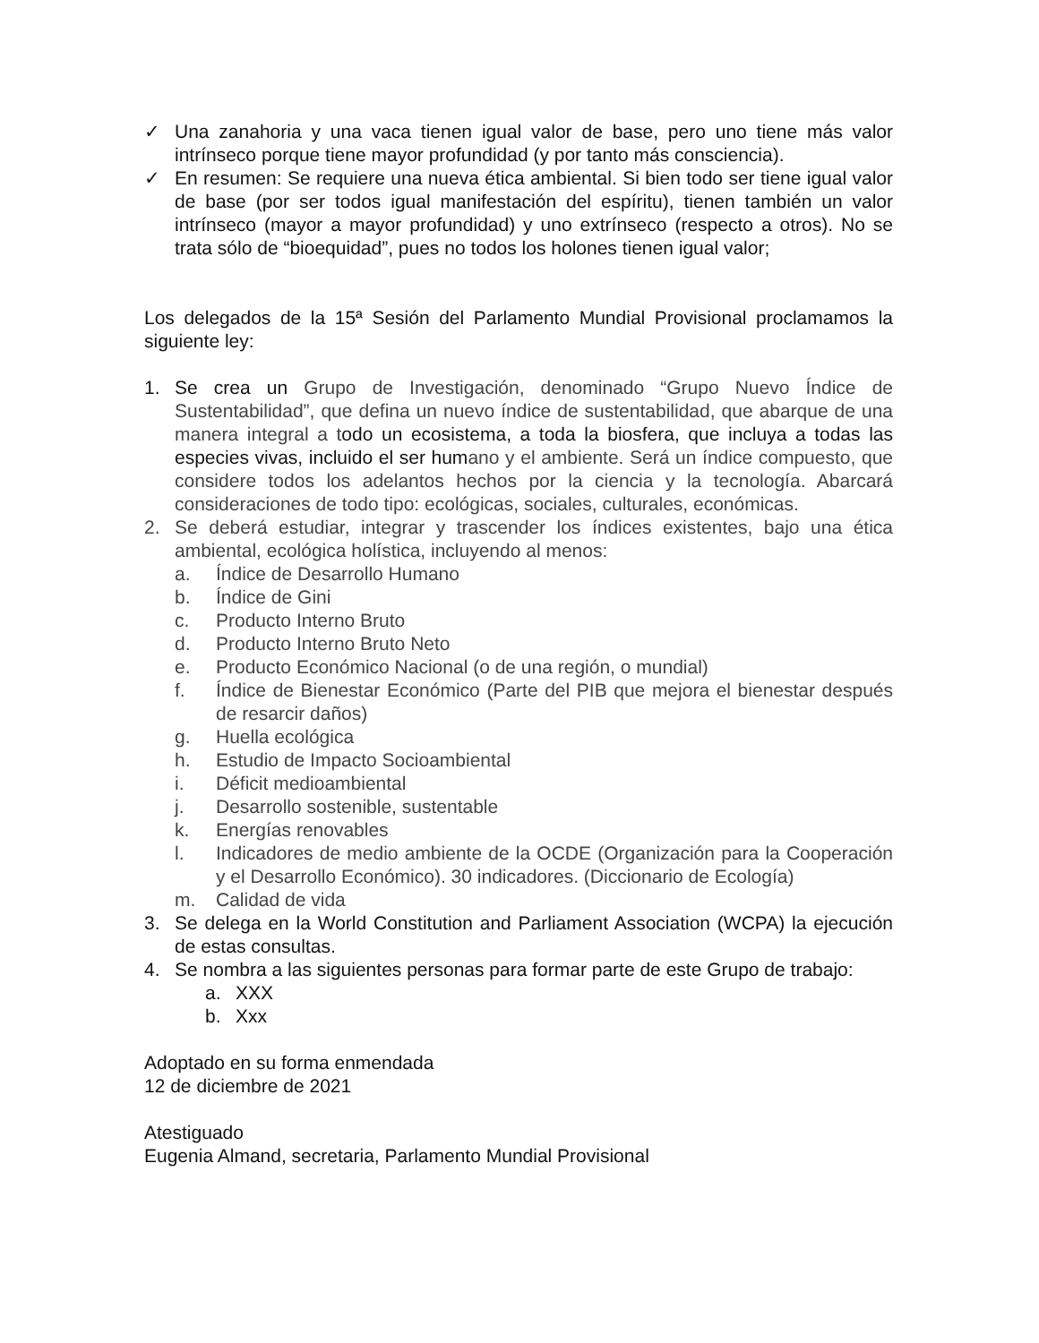✓ Una zanahoria y una vaca tienen igual valor de base, pero uno tiene más valor intrínseco porque tiene mayor profundidad (y por tanto más consciencia).
✓ En resumen: Se requiere una nueva ética ambiental. Si bien todo ser tiene igual valor de base (por ser todos igual manifestación del espíritu), tienen también un valor intrínseco (mayor a mayor profundidad) y uno extrínseco (respecto a otros). No se trata sólo de “bioequidad”, pues no todos los holones tienen igual valor;
Los delegados de la 15ª Sesión del Parlamento Mundial Provisional proclamamos la siguiente ley:
1. Se crea un Grupo de Investigación, denominado “Grupo Nuevo Índice de Sustentabilidad”, que defina un nuevo índice de sustentabilidad, que abarque de una manera integral a todo un ecosistema, a toda la biosfera, que incluya a todas las especies vivas, incluido el ser humano y el ambiente. Será un índice compuesto, que considere todos los adelantos hechos por la ciencia y la tecnología. Abarcará consideraciones de todo tipo: ecológicas, sociales, culturales, económicas.
2. Se deberá estudiar, integrar y trascender los índices existentes, bajo una ética ambiental, ecológica holística, incluyendo al menos:
a. Índice de Desarrollo Humano
b. Índice de Gini
c. Producto Interno Bruto
d. Producto Interno Bruto Neto
e. Producto Económico Nacional (o de una región, o mundial)
f. Índice de Bienestar Económico (Parte del PIB que mejora el bienestar después de resarcir daños)
g. Huella ecológica
h. Estudio de Impacto Socioambiental
i. Déficit medioambiental
j. Desarrollo sostenible, sustentable
k. Energías renovables
l. Indicadores de medio ambiente de la OCDE (Organización para la Cooperación y el Desarrollo Económico). 30 indicadores. (Diccionario de Ecología)
m. Calidad de vida
3. Se delega en la World Constitution and Parliament Association (WCPA) la ejecución de estas consultas.
4. Se nombra a las siguientes personas para formar parte de este Grupo de trabajo:
a. XXX
b. Xxx
Adoptado en su forma enmendada
12 de diciembre de 2021
Atestiguado
Eugenia Almand, secretaria, Parlamento Mundial Provisional